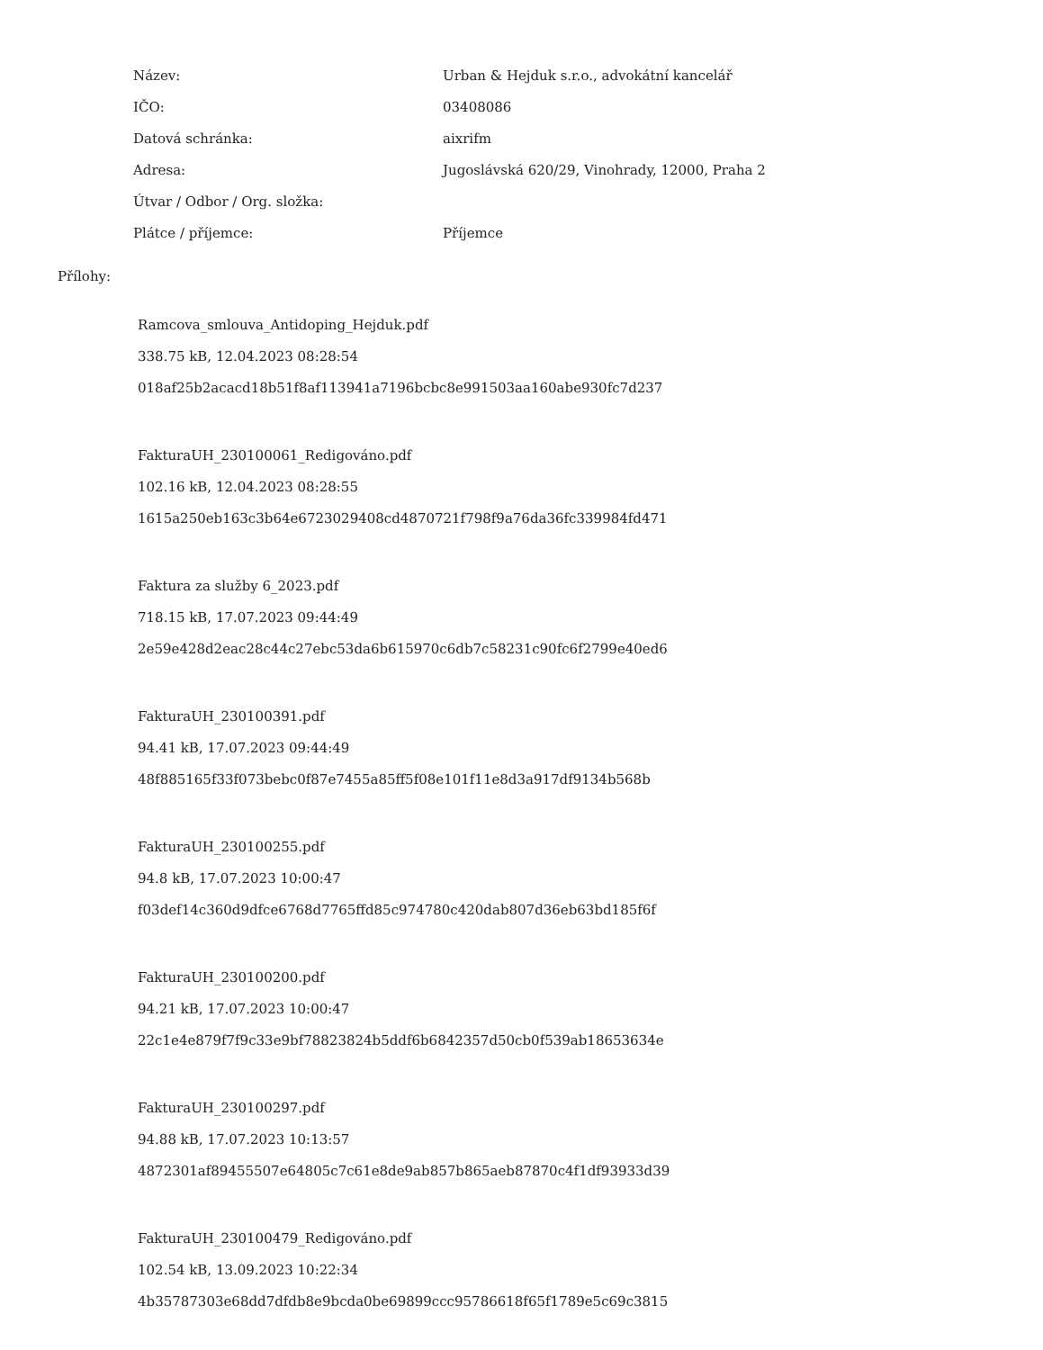| Název: | Urban & Hejduk s.r.o., advokátní kancelář |
| IČO: | 03408086 |
| Datová schránka: | aixrifm |
| Adresa: | Jugoslávská 620/29, Vinohrady, 12000, Praha 2 |
| Útvar / Odbor / Org. složka: | |
| Plátce / příjemce: | Příjemce |
Přílohy:
Ramcova_smlouva_Antidoping_Hejduk.pdf
338.75 kB, 12.04.2023 08:28:54
018af25b2acacd18b51f8af113941a7196bcbc8e991503aa160abe930fc7d237
FakturaUH_230100061_Redigováno.pdf
102.16 kB, 12.04.2023 08:28:55
1615a250eb163c3b64e6723029408cd4870721f798f9a76da36fc339984fd471
Faktura za služby 6_2023.pdf
718.15 kB, 17.07.2023 09:44:49
2e59e428d2eac28c44c27ebc53da6b615970c6db7c58231c90fc6f2799e40ed6
FakturaUH_230100391.pdf
94.41 kB, 17.07.2023 09:44:49
48f885165f33f073bebc0f87e7455a85ff5f08e101f11e8d3a917df9134b568b
FakturaUH_230100255.pdf
94.8 kB, 17.07.2023 10:00:47
f03def14c360d9dfce6768d7765ffd85c974780c420dab807d36eb63bd185f6f
FakturaUH_230100200.pdf
94.21 kB, 17.07.2023 10:00:47
22c1e4e879f7f9c33e9bf78823824b5ddf6b6842357d50cb0f539ab18653634e
FakturaUH_230100297.pdf
94.88 kB, 17.07.2023 10:13:57
4872301af89455507e64805c7c61e8de9ab857b865aeb87870c4f1df93933d39
FakturaUH_230100479_Redigováno.pdf
102.54 kB, 13.09.2023 10:22:34
4b35787303e68dd7dfdb8e9bcda0be69899ccc95786618f65f1789e5c69c3815